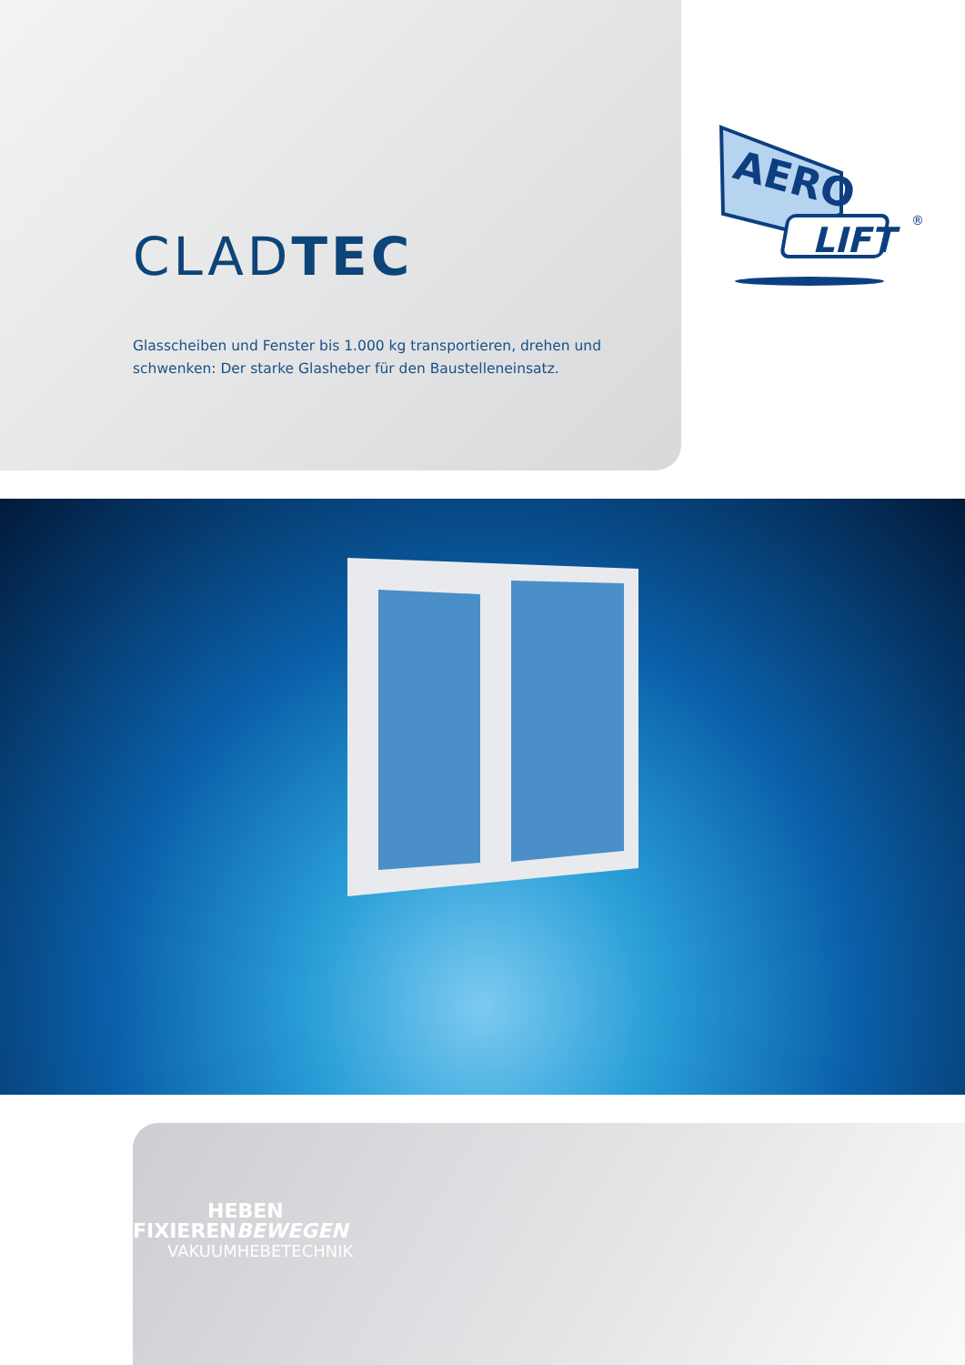CLADTEC
Glasscheiben und Fenster bis 1.000 kg transportieren, drehen und
schwenken: Der starke Glasheber für den Baustelleneinsatz.
AERO
LIFT
®
HEBEN
FIXIERENBEWEGEN
VAKUUMHEBETECHNIK